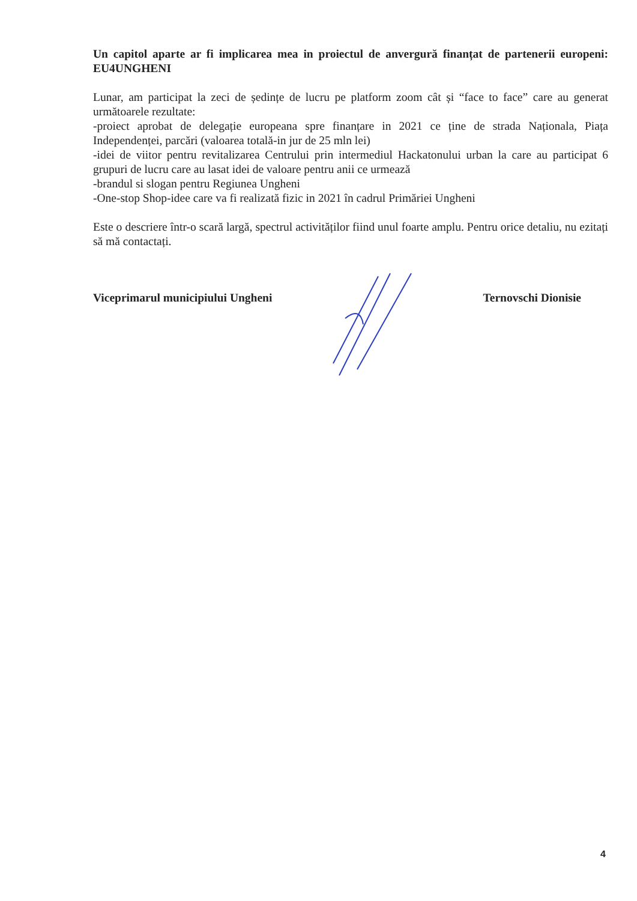Un capitol aparte ar fi implicarea mea in proiectul de anvergură finanțat de partenerii europeni: EU4UNGHENI
Lunar, am participat la zeci de ședințe de lucru pe platform zoom cât și “face to face” care au generat următoarele rezultate:
-proiect aprobat de delegație europeana spre finanțare in 2021 ce ține de strada Naționala, Piața Independenței, parcări (valoarea totală-in jur de 25 mln lei)
-idei de viitor pentru revitalizarea Centrului prin intermediul Hackatonului urban la care au participat 6 grupuri de lucru care au lasat idei de valoare pentru anii ce urmează
-brandul si slogan pentru Regiunea Ungheni
-One-stop Shop-idee care va fi realizată fizic in 2021 în cadrul Primăriei Ungheni
Este o descriere într-o scară largă, spectrul activităților fiind unul foarte amplu. Pentru orice detaliu, nu ezitați să mă contactați.
Viceprimarul municipiului Ungheni Ternovschi Dionisie
4